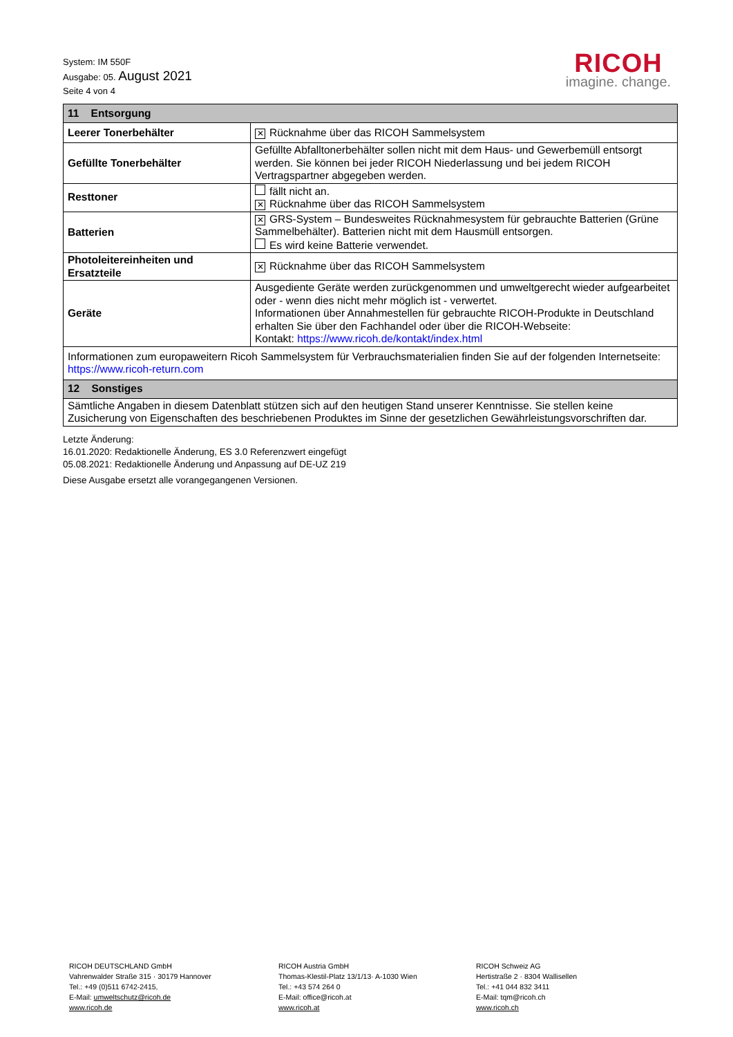System: IM 550F
Ausgabe: 05. August 2021
Seite 4 von 4
RICOH
imagine. change.
| 11 Entsorgung | |
| --- | --- |
| Leerer Tonerbehälter | ✕ Rücknahme über das RICOH Sammelsystem |
| Gefüllte Tonerbehälter | Gefüllte Abfalltonerbehälter sollen nicht mit dem Haus- und Gewerbemüll entsorgt werden. Sie können bei jeder RICOH Niederlassung und bei jedem RICOH Vertragspartner abgegeben werden. |
| Resttoner | fällt nicht an. ✕ Rücknahme über das RICOH Sammelsystem |
| Batterien | ✕ GRS-System – Bundesweites Rücknahmesystem für gebrauchte Batterien (Grüne Sammelbehälter). Batterien nicht mit dem Hausmüll entsorgen. Es wird keine Batterie verwendet. |
| Photoleitereinheiten und Ersatzteile | ✕ Rücknahme über das RICOH Sammelsystem |
| Geräte | Ausgediente Geräte werden zurückgenommen und umweltgerecht wieder aufgearbeitet oder - wenn dies nicht mehr möglich ist - verwertet. Informationen über Annahmestellen für gebrauchte RICOH-Produkte in Deutschland erhalten Sie über den Fachhandel oder über die RICOH-Webseite: Kontakt: https://www.ricoh.de/kontakt/index.html |
| Informationen zum europaweitern Ricoh Sammelsystem für Verbrauchsmaterialien finden Sie auf der folgenden Internetseite: https://www.ricoh-return.com | |
| 12 Sonstiges | |
| Sämtliche Angaben in diesem Datenblatt stützen sich auf den heutigen Stand unserer Kenntnisse. Sie stellen keine Zusicherung von Eigenschaften des beschriebenen Produktes im Sinne der gesetzlichen Gewährleistungsvorschriften dar. | |
Letzte Änderung:
16.01.2020: Redaktionelle Änderung, ES 3.0 Referenzwert eingefügt
05.08.2021: Redaktionelle Änderung und Anpassung auf DE-UZ 219
Diese Ausgabe ersetzt alle vorangegangenen Versionen.
RICOH DEUTSCHLAND GmbH
Vahrenwalder Straße 315 · 30179 Hannover
Tel.: +49 (0)511 6742-2415,
E-Mail: umweltschutz@ricoh.de
www.ricoh.de
RICOH Austria GmbH
Thomas-Klestil-Platz 13/1/13· A-1030 Wien
Tel.: +43 574 264 0
E-Mail: office@ricoh.at
www.ricoh.at
RICOH Schweiz AG
Hertistraße 2 · 8304 Wallisellen
Tel.: +41 044 832 3411
E-Mail: tqm@ricoh.ch
www.ricoh.ch